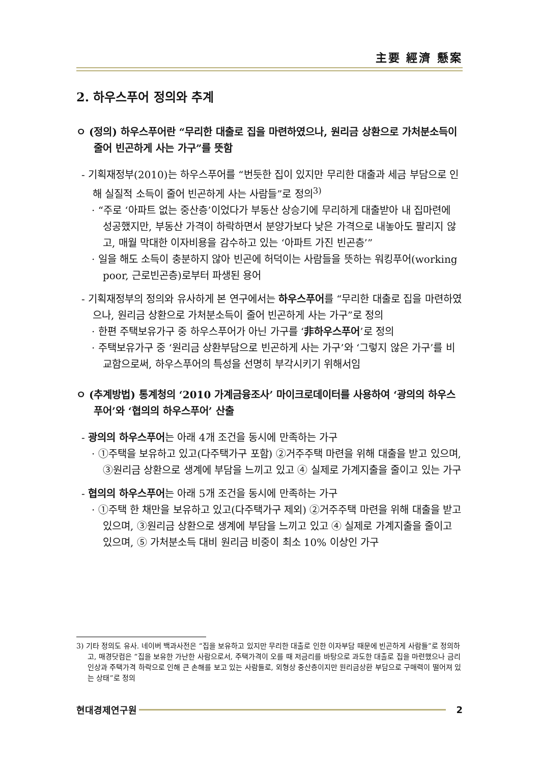主要 經濟 懸案
2. 하우스푸어 정의와 추계
ㅇ (정의) 하우스푸어란 “무리한 대출로 집을 마련하였으나, 원리금 상환으로 가처분소득이 줄어 빈곤하게 사는 가구”를 뜻함
- 기획재정부(2010)는 하우스푸어를 “번듯한 집이 있지만 무리한 대출과 세금 부담으로 인해 실질적 소득이 줄어 빈곤하게 사는 사람들”로 정의<sup>3)</sup>
· “주로 ‘아파트 없는 중산층’이었다가 부동산 상승기에 무리하게 대출받아 내 집마련에 성공했지만, 부동산 가격이 하락하면서 분양가보다 낮은 가격으로 내놓아도 팔리지 않고, 매월 막대한 이자비용을 감수하고 있는 ‘아파트 가진 빈곤층’”
· 일을 해도 소득이 충분하지 않아 빈곤에 허덕이는 사람들을 뜻하는 워킹푸어(working poor, 근로빈곤층)로부터 파생된 용어
- 기획재정부의 정의와 유사하게 본 연구에서는 하우스푸어를 “무리한 대출로 집을 마련하였으나, 원리금 상환으로 가처분소득이 줄어 빈곤하게 사는 가구”로 정의
· 한편 주택보유가구 중 하우스푸어가 아닌 가구를 ‘非하우스푸어’로 정의
· 주택보유가구 중 ‘원리금 상환부담으로 빈곤하게 사는 가구’와 ‘그렇지 않은 가구’를 비교함으로써, 하우스푸어의 특성을 선명히 부각시키기 위해서임
ㅇ (추계방법) 통계청의 ‘2010 가계금융조사’ 마이크로데이터를 사용하여 ‘광의의 하우스푸어’와 ‘협의의 하우스푸어’ 산출
- 광의의 하우스푸어는 아래 4개 조건을 동시에 만족하는 가구
· ①주택을 보유하고 있고(다주택가구 포함) ②거주주택 마련을 위해 대출을 받고 있으며, ③원리금 상환으로 생계에 부담을 느끼고 있고 ④ 실제로 가계지출을 줄이고 있는 가구
- 협의의 하우스푸어는 아래 5개 조건을 동시에 만족하는 가구
· ①주택 한 채만을 보유하고 있고(다주택가구 제외) ②거주주택 마련을 위해 대출을 받고 있으며, ③원리금 상환으로 생계에 부담을 느끼고 있고 ④ 실제로 가계지출을 줄이고 있으며, ⑤ 가처분소득 대비 원리금 비중이 최소 10% 이상인 가구
3) 기타 정의도 유사. 네이버 백과사전은 “집을 보유하고 있지만 무리한 대출로 인한 이자부담 때문에 빈곤하게 사람들”로 정의하고, 매경닷컴은 “집을 보유한 가난한 사람으로서, 주택가격이 오를 때 저금리를 바탕으로 과도한 대출로 집을 마련했으나 금리인상과 주택가격 하락으로 인해 큰 손해를 보고 있는 사람들로, 외형상 중산층이지만 원리금상환 부담으로 구매력이 떨어져 있는 상태”로 정의
현대경제연구원 2